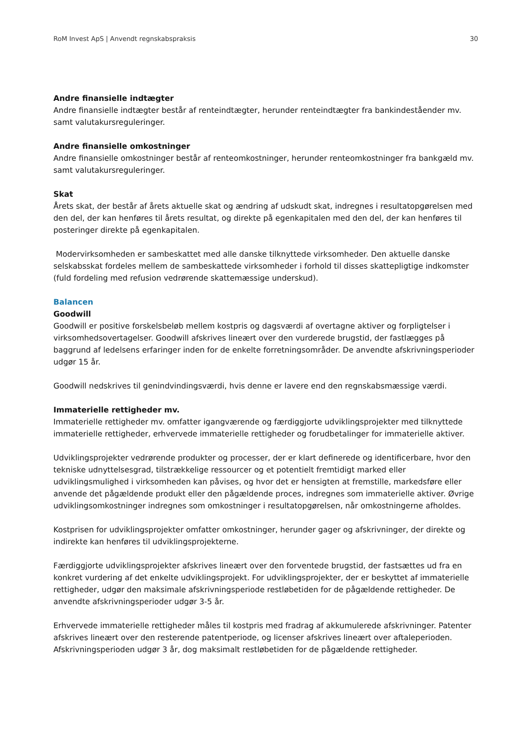RoM Invest ApS | Anvendt regnskabspraksis 30
Andre finansielle indtægter
Andre finansielle indtægter består af renteindtægter, herunder renteindtægter fra bankindeståender mv. samt valutakursreguleringer.
Andre finansielle omkostninger
Andre finansielle omkostninger består af renteomkostninger, herunder renteomkostninger fra bankgæld mv. samt valutakursreguleringer.
Skat
Årets skat, der består af årets aktuelle skat og ændring af udskudt skat, indregnes i resultatopgørelsen med den del, der kan henføres til årets resultat, og direkte på egenkapitalen med den del, der kan henføres til posteringer direkte på egenkapitalen.
Modervirksomheden er sambeskattet med alle danske tilknyttede virksomheder. Den aktuelle danske selskabsskat fordeles mellem de sambeskattede virksomheder i forhold til disses skattepligtige indkomster (fuld fordeling med refusion vedrørende skattemæssige underskud).
Balancen
Goodwill
Goodwill er positive forskelsbeløb mellem kostpris og dagsværdi af overtagne aktiver og forpligtelser i virksomhedsovertagelser. Goodwill afskrives lineært over den vurderede brugstid, der fastlægges på baggrund af ledelsens erfaringer inden for de enkelte forretningsområder. De anvendte afskrivningsperioder udgør 15 år.
Goodwill nedskrives til genindvindingsværdi, hvis denne er lavere end den regnskabsmæssige værdi.
Immaterielle rettigheder mv.
Immaterielle rettigheder mv. omfatter igangværende og færdiggjorte udviklingsprojekter med tilknyttede immaterielle rettigheder, erhvervede immaterielle rettigheder og forudbetalinger for immaterielle aktiver.
Udviklingsprojekter vedrørende produkter og processer, der er klart definerede og identificerbare, hvor den tekniske udnyttelsesgrad, tilstrækkelige ressourcer og et potentielt fremtidigt marked eller udviklingsmulighed i virksomheden kan påvises, og hvor det er hensigten at fremstille, markedsføre eller anvende det pågældende produkt eller den pågældende proces, indregnes som immaterielle aktiver. Øvrige udviklingsomkostninger indregnes som omkostninger i resultatopgørelsen, når omkostningerne afholdes.
Kostprisen for udviklingsprojekter omfatter omkostninger, herunder gager og afskrivninger, der direkte og indirekte kan henføres til udviklingsprojekterne.
Færdiggjorte udviklingsprojekter afskrives lineært over den forventede brugstid, der fastsættes ud fra en konkret vurdering af det enkelte udviklingsprojekt. For udviklingsprojekter, der er beskyttet af immaterielle rettigheder, udgør den maksimale afskrivningsperiode restløbetiden for de pågældende rettigheder. De anvendte afskrivningsperioder udgør 3-5 år.
Erhvervede immaterielle rettigheder måles til kostpris med fradrag af akkumulerede afskrivninger. Patenter afskrives lineært over den resterende patentperiode, og licenser afskrives lineært over aftaleperioden. Afskrivningsperioden udgør 3 år, dog maksimalt restløbetiden for de pågældende rettigheder.